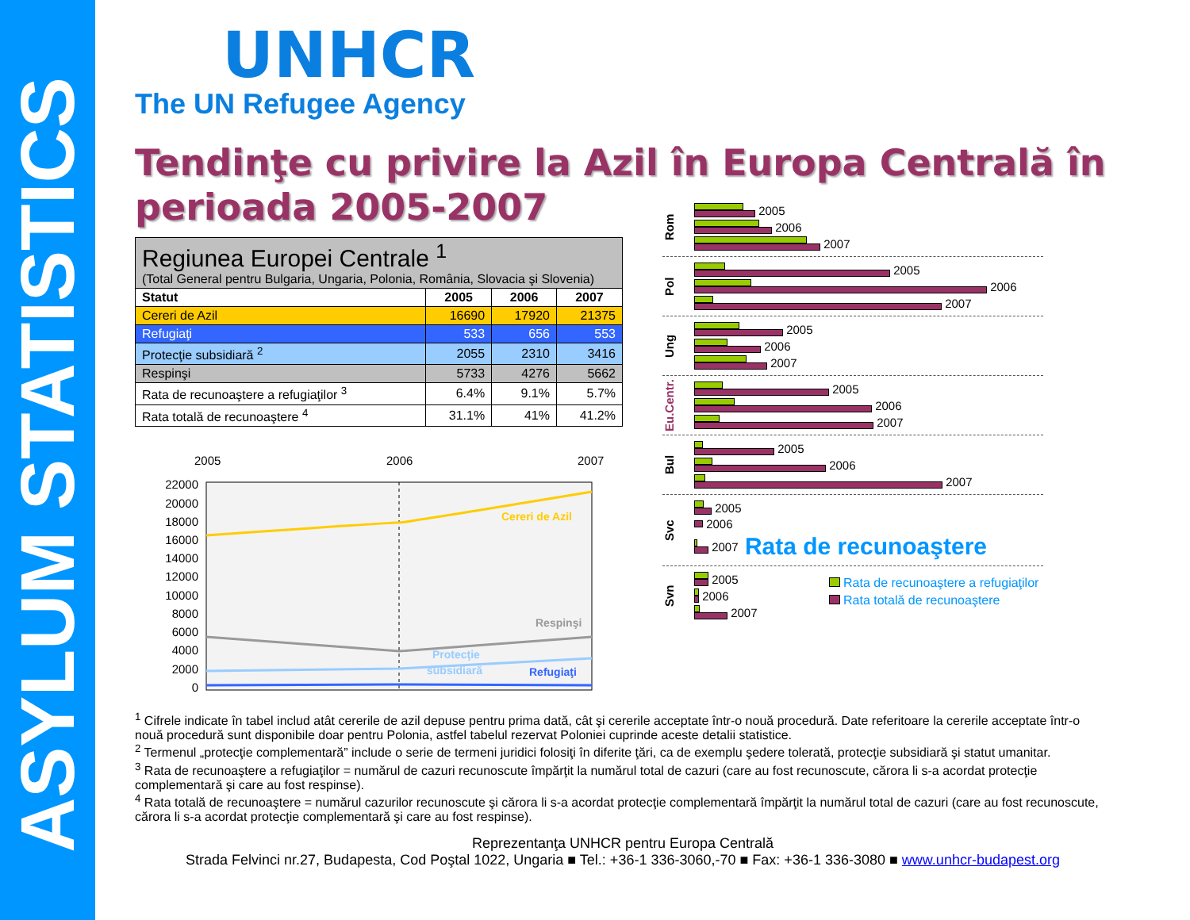ASYLUM STATISTICS
UNHCR
The UN Refugee Agency
Tendinţe cu privire la Azil în Europa Centrală în perioada 2005-2007
| Regiunea Europei Centrale <sup>1</sup> (Total General pentru Bulgaria, Ungaria, Polonia, România, Slovacia şi Slovenia) | | | |
| Statut | 2005 | 2006 | 2007 |
| Cereri de Azil | 16690 | 17920 | 21375 |
| Refugiaţi | 533 | 656 | 553 |
| Protecţie subsidiară <sup>2</sup> | 2055 | 2310 | 3416 |
| Respinşi | 5733 | 4276 | 5662 |
| Rata de recunoaştere a refugiaţilor <sup>3</sup> | 6.4% | 9.1% | 5.7% |
| Rata totală de recunoaştere <sup>4</sup> | 31.1% | 41% | 41.2% |
2005
2006
2007
22000
20000
18000
16000
14000
12000
10000
8000
6000
4000
2000
0
Cereri de Azil
Respinşi
Protecţie
subsidiară
Refugiaţi
Rom
2005
2006
2007
Pol
2005
2006
2007
Ung
2005
2006
2007
Eu.Centr.
2005
2006
2007
Bul
2005
2006
2007
Svc
2005
2006
2007 Rata de recunoaştere
Svn
2005
2006
2007
Rata de recunoaştere a refugiaţilor
Rata totală de recunoaştere
<sup>1</sup> Cifrele indicate în tabel includ atât cererile de azil depuse pentru prima dată, cât şi cererile acceptate într-o nouă procedură. Date referitoare la cererile acceptate într-o nouă procedură sunt disponibile doar pentru Polonia, astfel tabelul rezervat Poloniei cuprinde aceste detalii statistice.
<sup>2</sup> Termenul „protecţie complementară” include o serie de termeni juridici folosiţi în diferite ţări, ca de exemplu şedere tolerată, protecţie subsidiară şi statut umanitar.
<sup>3</sup> Rata de recunoaştere a refugiaţilor = numărul de cazuri recunoscute împărţit la numărul total de cazuri (care au fost recunoscute, cărora li s-a acordat protecţie complementară şi care au fost respinse).
<sup>4</sup> Rata totală de recunoaştere = numărul cazurilor recunoscute şi cărora li s-a acordat protecţie complementară împărţit la numărul total de cazuri (care au fost recunoscute, cărora li s-a acordat protecţie complementară şi care au fost respinse).
Reprezentanţa UNHCR pentru Europa Centrală
Strada Felvinci nr.27, Budapesta, Cod Poştal 1022, Ungaria ■ Tel.: +36-1 336-3060,-70 ■ Fax: +36-1 336-3080 ■ www.unhcr-budapest.org